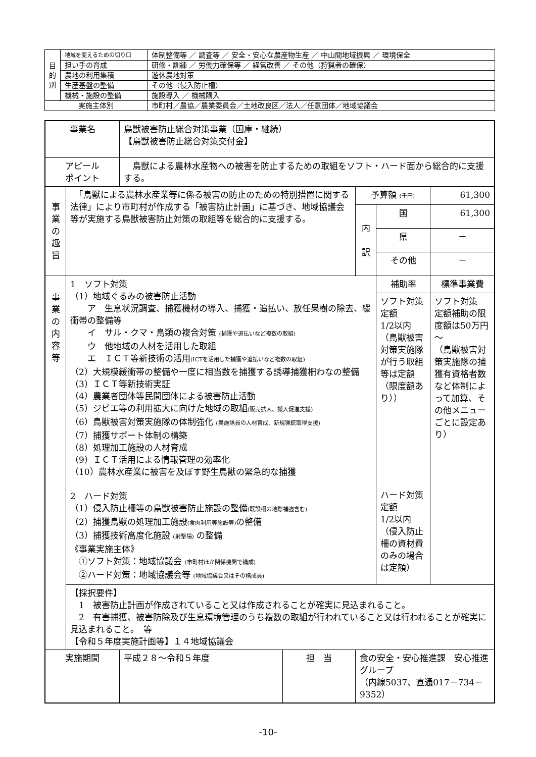| 目 的 別 | 地域を変えるための切り口 | 体制整備等 ／ 調査等 ／ 安全・安心な農産物生産 ／ 中山間地域振興 ／ 環境保全 |
| | 担い手の育成 | 研修・訓練 ／ 労働力確保等 ／ 経営改善 ／ その他（狩猟者の確保） |
| | 農地の利用集積 | 遊休農地対策 |
| | 生産基盤の整備 | その他（侵入防止柵） |
| | 機械・施設の整備 | 施設導入 ／ 機械購入 |
| 実施主体別 | | 市町村／農協／農業委員会／土地改良区／法人／任意団体／地域協議会 |
| 事業名 | | 鳥獣被害防止総合対策事業（国庫・継続） 【鳥獣被害防止総合対策交付金】 | | | | |
| アピール ポイント | | 鳥獣による農林水産物への被害を防止するための取組をソフト・ハード面から総合的に支援する。 | | | | |
| 事 業 の 趣 旨 | 「鳥獣による農林水産業等に係る被害の防止のための特別措置に関する法律」により市町村が作成する「被害防止計画」に基づき、地域協議会等が実施する鳥獣被害防止対策の取組等を総合的に支援する。 | | | 予算額 (千円) | | 61,300 |
| | | | | 内 訳 | 国 | 61,300 |
| | | | | | 県 | － |
| | | | | | その他 | － |
| 事 業 の 内 容 等 | 1 ソフト対策 （1）地域ぐるみの被害防止活動 ア 生息状況調査、捕獲機材の導入、捕獲・追払い、放任果樹の除去、緩衝帯の整備等 イ サル・クマ・鳥類の複合対策 (捕獲や追払いなど複数の取組) ウ 他地域の人材を活用した取組 エ ＩＣＴ等新技術の活用 (ICTを活用した捕獲や追払いなど複数の取組) （2）大規模緩衝帯の整備や一度に相当数を捕獲する誘導捕獲柵わなの整備 （3）ＩＣＴ等新技術実証 （4）農業者団体等民間団体による被害防止活動 （5）ジビエ等の利用拡大に向けた地域の取組 (販売拡大、搬入促進支援) （6）鳥獣被害対策実施隊の体制強化 (実施隊員の人材育成、新規猟銃取得支援) （7）捕獲サポート体制の構築 （8）処理加工施設の人材育成 （9）ＩＣＴ活用による情報管理の効率化 （10）農林水産業に被害を及ぼす野生鳥獣の緊急的な捕獲 2 ハード対策 （1）侵入防止柵等の鳥獣被害防止施設の整備 (既設柵の地際補強含む) （2）捕獲鳥獣の処理加工施設 (食肉利用等施設等) の整備 （3）捕獲技術高度化施設 (射撃場) の整備 《事業実施主体》 ①ソフト対策：地域協議会 (市町村ほか関係機関で構成) ②ハード対策：地域協議会等 (地域協議会又はその構成員) | | | | 補助率 | 標準事業費 |
| | | | | | ソフト対策 定額 1/2以内 （鳥獣被害対策実施隊が行う取組等は定額（限度額あり）） ハード対策 定額 1/2以内 （侵入防止柵の資材費のみの場合は定額） | ソフト対策 定額補助の限度額は50万円～ （鳥獣被害対策実施隊の捕獲有資格者数など体制によって加算、その他メニューごとに設定あり） |
| | 【採択要件】 1 被害防止計画が作成されていること又は作成されることが確実に見込まれること。 2 有害捕獲、被害防除及び生息環境管理のうち複数の取組が行われていること又は行われることが確実に見込まれること。 等 【令和５年度実施計画等】１４地域協議会 | | | | | |
| 実施期間 | | 平成２８～令和５年度 | 担 当 | 食の安全・安心推進課 安心推進グループ （内線5037、直通017－734－9352） | | |
-10-